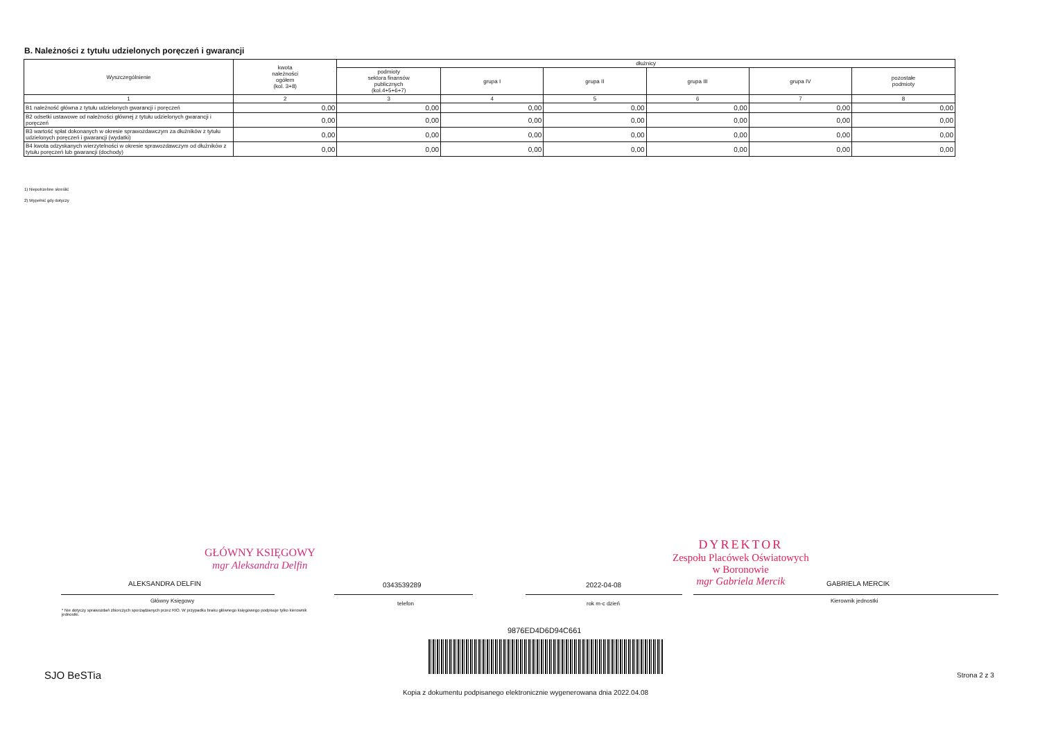B. Należności z tytułu udzielonych poręczeń i gwarancji
| Wyszczególnienie | kwota należności ogółem (kol. 3+8) | dłużnicy | | | | | |
| --- | --- | --- | --- | --- | --- | --- | --- |
| | | podmioty sektora finansów publicznych (kol.4+5+6+7) | grupa I | grupa II | grupa III | grupa IV | pozostałe podmioty |
| 1 | 2 | 3 | 4 | 5 | 6 | 7 | 8 |
| B1 należność główna z tytułu udzielonych gwarancji i poręczeń | 0,00 | 0,00 | 0,00 | 0,00 | 0,00 | 0,00 | 0,00 |
| B2 odsetki ustawowe od należności głównej z tytułu udzielonych gwarancji i poręczeń | 0,00 | 0,00 | 0,00 | 0,00 | 0,00 | 0,00 | 0,00 |
| B3 wartość spłat dokonanych w okresie sprawozdawczym za dłużników z tytułu udzielonych poręczeń i gwarancji (wydatki) | 0,00 | 0,00 | 0,00 | 0,00 | 0,00 | 0,00 | 0,00 |
| B4 kwota odzyskanych wierzytelności w okresie sprawozdawczym od dłużników z tytułu poręczeń lub gwarancji (dochody) | 0,00 | 0,00 | 0,00 | 0,00 | 0,00 | 0,00 | 0,00 |
1) Niepotrzebne skreślić
2) Wypełnić gdy dotyczy
GŁÓWNY KSIĘGOWY
mgr Aleksandra Delfin
DYREKTOR
Zespołu Placówek Oświatowych
w Boronowie
mgr Gabriela Mercik
ALEKSANDRA DELFIN 0343539289 2022-04-08 GABRIELA MERCIK
Główny Księgowy telefon rok m-c dzień Kierownik jednostki
* Nie dotyczy sprawozdań zbiorczych sporządzanych przez RIO. W przypadku braku głównego księgowego podpisuje tylko kierownik jednostki.
9876ED4D6D94C661
SJO BeSTia Strona 2 z 3
Kopia z dokumentu podpisanego elektronicznie wygenerowana dnia 2022.04.08